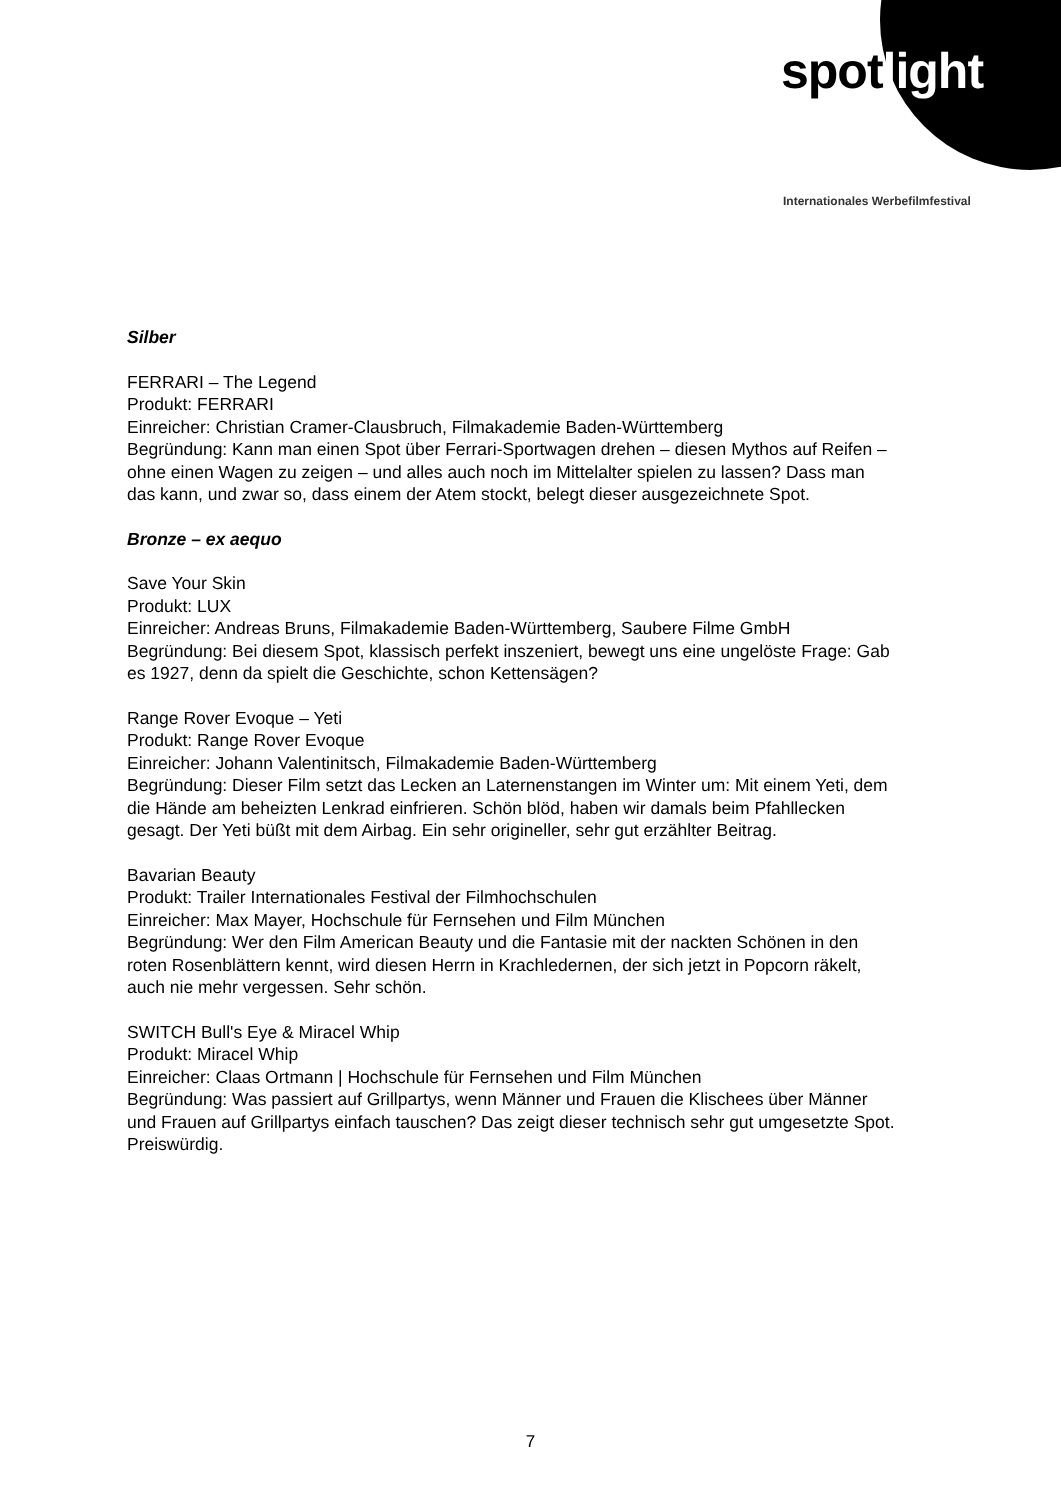spotlight
Internationales Werbefilmfestival
Silber
FERRARI – The Legend
Produkt: FERRARI
Einreicher: Christian Cramer-Clausbruch, Filmakademie Baden-Württemberg
Begründung: Kann man einen Spot über Ferrari-Sportwagen drehen – diesen Mythos auf Reifen – ohne einen Wagen zu zeigen – und alles auch noch im Mittelalter spielen zu lassen? Dass man das kann, und zwar so, dass einem der Atem stockt, belegt dieser ausgezeichnete Spot.
Bronze – ex aequo
Save Your Skin
Produkt: LUX
Einreicher: Andreas Bruns, Filmakademie Baden-Württemberg, Saubere Filme GmbH
Begründung: Bei diesem Spot, klassisch perfekt inszeniert, bewegt uns eine ungelöste Frage: Gab es 1927, denn da spielt die Geschichte, schon Kettensägen?
Range Rover Evoque – Yeti
Produkt: Range Rover Evoque
Einreicher: Johann Valentinitsch, Filmakademie Baden-Württemberg
Begründung: Dieser Film setzt das Lecken an Laternenstangen im Winter um: Mit einem Yeti, dem die Hände am beheizten Lenkrad einfrieren. Schön blöd, haben wir damals beim Pfahllecken gesagt. Der Yeti büßt mit dem Airbag. Ein sehr origineller, sehr gut erzählter Beitrag.
Bavarian Beauty
Produkt: Trailer Internationales Festival der Filmhochschulen
Einreicher: Max Mayer, Hochschule für Fernsehen und Film München
Begründung: Wer den Film American Beauty und die Fantasie mit der nackten Schönen in den roten Rosenblättern kennt, wird diesen Herrn in Krachledernen, der sich jetzt in Popcorn räkelt, auch nie mehr vergessen. Sehr schön.
SWITCH Bull's Eye & Miracel Whip
Produkt: Miracel Whip
Einreicher: Claas Ortmann | Hochschule für Fernsehen und Film München
Begründung: Was passiert auf Grillpartys, wenn Männer und Frauen die Klischees über Männer und Frauen auf Grillpartys einfach tauschen? Das zeigt dieser technisch sehr gut umgesetzte Spot. Preiswürdig.
7